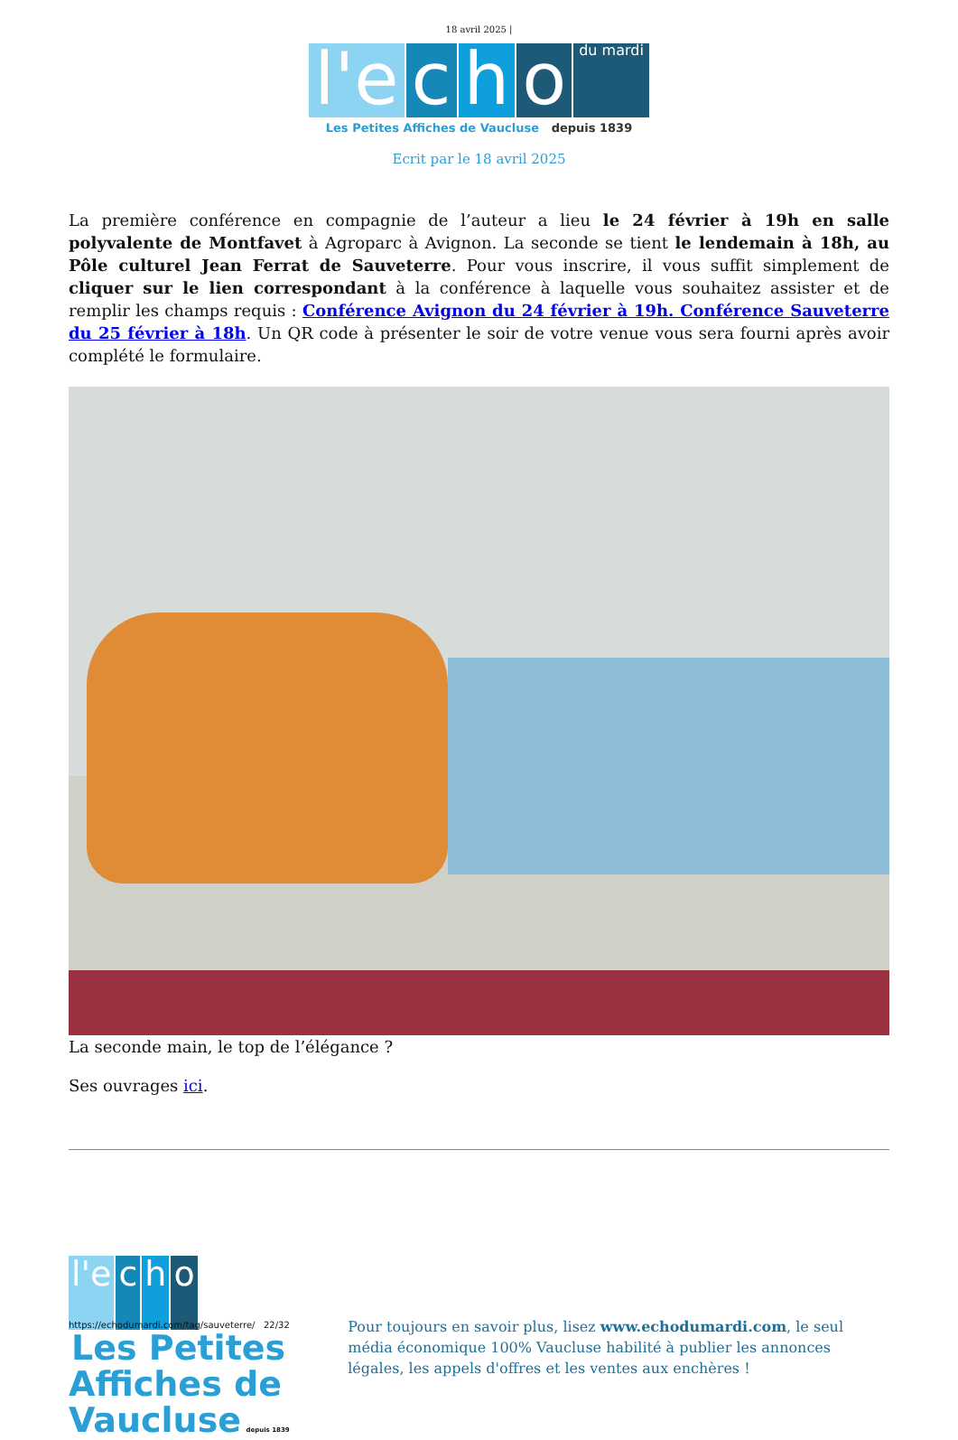18 avril 2025 |
l'e c h o du mardi
Les Petites Affiches de Vaucluse depuis 1839
Ecrit par le 18 avril 2025
La première conférence en compagnie de l’auteur a lieu le 24 février à 19h en salle polyvalente de Montfavet à Agroparc à Avignon. La seconde se tient le lendemain à 18h, au Pôle culturel Jean Ferrat de Sauveterre. Pour vous inscrire, il vous suffit simplement de cliquer sur le lien correspondant à la conférence à laquelle vous souhaitez assister et de remplir les champs requis : Conférence Avignon du 24 février à 19h. Conférence Sauveterre du 25 février à 18h. Un QR code à présenter le soir de votre venue vous sera fourni après avoir complété le formulaire.
La seconde main, le top de l’élégance ?
Ses ouvrages ici.
l'e c h o
Les Petites Affiches de Vaucluse depuis 1839
Pour toujours en savoir plus, lisez www.echodumardi.com, le seul média économique 100% Vaucluse habilité à publier les annonces légales, les appels d'offres et les ventes aux enchères !
https://echodumardi.com/tag/sauveterre/ 22/32